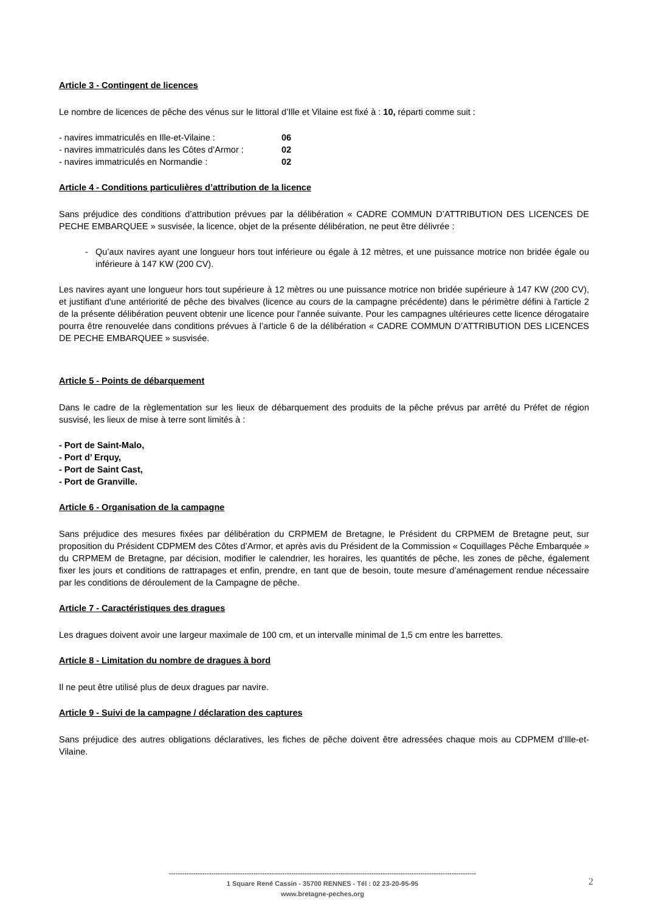Article 3 - Contingent de licences
Le nombre de licences de pêche des vénus sur le littoral d’Ille et Vilaine est fixé à : 10, réparti comme suit :
- navires immatriculés en Ille-et-Vilaine : 06
- navires immatriculés dans les Côtes d’Armor : 02
- navires immatriculés en Normandie : 02
Article 4 - Conditions particulières d’attribution de la licence
Sans préjudice des conditions d’attribution prévues par la délibération « CADRE COMMUN D’ATTRIBUTION DES LICENCES DE PECHE EMBARQUEE » susvisée, la licence, objet de la présente délibération, ne peut être délivrée :
Qu’aux navires ayant une longueur hors tout inférieure ou égale à 12 mètres, et une puissance motrice non bridée égale ou inférieure à 147 KW (200 CV).
Les navires ayant une longueur hors tout supérieure à 12 mètres ou une puissance motrice non bridée supérieure à 147 KW (200 CV), et justifiant d'une antériorité de pêche des bivalves (licence au cours de la campagne précédente) dans le périmètre défini à l'article 2 de la présente délibération peuvent obtenir une licence pour l'année suivante. Pour les campagnes ultérieures cette licence dérogataire pourra être renouvelée dans conditions prévues à l’article 6 de la délibération « CADRE COMMUN D’ATTRIBUTION DES LICENCES DE PECHE EMBARQUEE » susvisée.
Article 5 - Points de débarquement
Dans le cadre de la règlementation sur les lieux de débarquement des produits de la pêche prévus par arrêté du Préfet de région susvisé, les lieux de mise à terre sont limités à :
- Port de Saint-Malo,
- Port d’ Erquy,
- Port de Saint Cast,
- Port de Granville.
Article 6 - Organisation de la campagne
Sans préjudice des mesures fixées par délibération du CRPMEM de Bretagne, le Président du CRPMEM de Bretagne peut, sur proposition du Président CDPMEM des Côtes d’Armor, et après avis du Président de la Commission « Coquillages Pêche Embarquée » du CRPMEM de Bretagne, par décision, modifier le calendrier, les horaires, les quantités de pêche, les zones de pêche, également fixer les jours et conditions de rattrapages et enfin, prendre, en tant que de besoin, toute mesure d’aménagement rendue nécessaire par les conditions de déroulement de la Campagne de pêche.
Article 7 - Caractéristiques des dragues
Les dragues doivent avoir une largeur maximale de 100 cm, et un intervalle minimal de 1,5 cm entre les barrettes.
Article 8 - Limitation du nombre de dragues à bord
Il ne peut être utilisé plus de deux dragues par navire.
Article 9 - Suivi de la campagne / déclaration des captures
Sans préjudice des autres obligations déclaratives, les fiches de pêche doivent être adressées chaque mois au CDPMEM d’Ille-et-Vilaine.
------------------------------------------------------------------------------------------------------------------------------------------
1 Square René Cassin - 35700 RENNES - Tél : 02 23-20-95-95
www.bretagne-peches.org
2